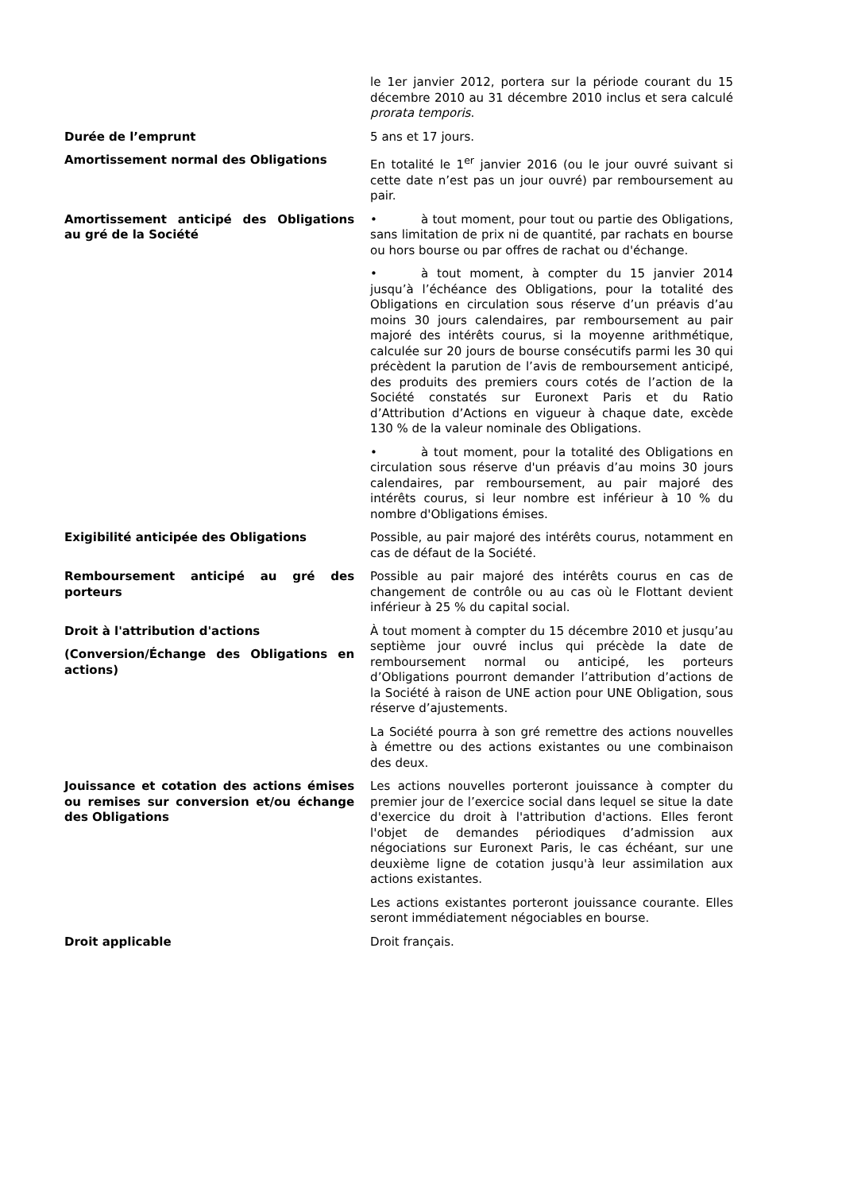le 1er janvier 2012, portera sur la période courant du 15 décembre 2010 au 31 décembre 2010 inclus et sera calculé prorata temporis.
Durée de l’emprunt 5 ans et 17 jours.
Amortissement normal des Obligations En totalité le 1<sup>er</sup> janvier 2016 (ou le jour ouvré suivant si cette date n’est pas un jour ouvré) par remboursement au pair.
Amortissement anticipé des Obligations au gré de la Société
• à tout moment, pour tout ou partie des Obligations, sans limitation de prix ni de quantité, par rachats en bourse ou hors bourse ou par offres de rachat ou d'échange.
• à tout moment, à compter du 15 janvier 2014 jusqu’à l’échéance des Obligations, pour la totalité des Obligations en circulation sous réserve d’un préavis d’au moins 30 jours calendaires, par remboursement au pair majoré des intérêts courus, si la moyenne arithmétique, calculée sur 20 jours de bourse consécutifs parmi les 30 qui précèdent la parution de l’avis de remboursement anticipé, des produits des premiers cours cotés de l’action de la Société constatés sur Euronext Paris et du Ratio d’Attribution d’Actions en vigueur à chaque date, excède 130 % de la valeur nominale des Obligations.
• à tout moment, pour la totalité des Obligations en circulation sous réserve d'un préavis d’au moins 30 jours calendaires, par remboursement, au pair majoré des intérêts courus, si leur nombre est inférieur à 10 % du nombre d'Obligations émises.
Exigibilité anticipée des Obligations Possible, au pair majoré des intérêts courus, notamment en cas de défaut de la Société.
Remboursement anticipé au gré des porteurs
Possible au pair majoré des intérêts courus en cas de changement de contrôle ou au cas où le Flottant devient inférieur à 25 % du capital social.
Droit à l'attribution d'actions
(Conversion/Échange des Obligations en actions)
À tout moment à compter du 15 décembre 2010 et jusqu’au septième jour ouvré inclus qui précède la date de remboursement normal ou anticipé, les porteurs d’Obligations pourront demander l’attribution d’actions de la Société à raison de UNE action pour UNE Obligation, sous réserve d’ajustements.
La Société pourra à son gré remettre des actions nouvelles à émettre ou des actions existantes ou une combinaison des deux.
Jouissance et cotation des actions émises ou remises sur conversion et/ou échange des Obligations
Les actions nouvelles porteront jouissance à compter du premier jour de l’exercice social dans lequel se situe la date d'exercice du droit à l'attribution d'actions. Elles feront l'objet de demandes périodiques d’admission aux négociations sur Euronext Paris, le cas échéant, sur une deuxième ligne de cotation jusqu'à leur assimilation aux actions existantes.
Les actions existantes porteront jouissance courante. Elles seront immédiatement négociables en bourse.
Droit applicable Droit français.